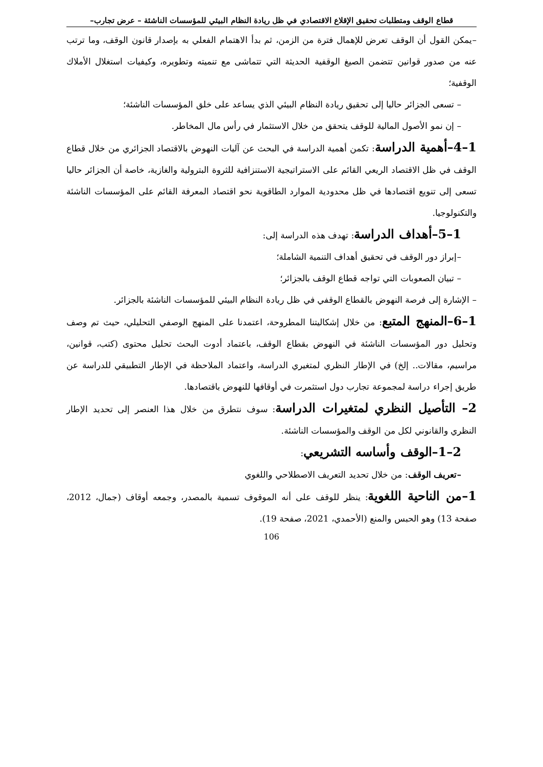قطاع الوقف ومتطلبات تحقيق الإقلاع الاقتصادي في ظل ريادة النظام البيئي للمؤسسات الناشئة – عرض تجارب–
–يمكن القول أن الوقف تعرض للإهمال فترة من الزمن، ثم بدأ الاهتمام الفعلي به بإصدار قانون الوقف، وما ترتب عنه من صدور قوانين تتضمن الصيغ الوقفية الحديثة التي تتماشى مع تنميته وتطويره، وكيفيات استغلال الأملاك الوقفية؛
– تسعى الجزائر حاليا إلى تحقيق ريادة النظام البيئي الذي يساعد على خلق المؤسسات الناشئة؛
– إن نمو الأصول المالية للوقف يتحقق من خلال الاستثمار في رأس مال المخاطر.
1–4–أهمية الدراسة: تكمن أهمية الدراسة في البحث عن آليات النهوض بالاقتصاد الجزائري من خلال قطاع الوقف في ظل الاقتصاد الريعي القائم على الاستراتيجية الاستنزافية للثروة البترولية والغازية، خاصة أن الجزائر حاليا تسعى إلى تنويع اقتصادها في ظل محدودية الموارد الطاقوية نحو اقتصاد المعرفة القائم على المؤسسات الناشئة والتكنولوجيا.
1–5–أهداف الدراسة: تهدف هذه الدراسة إلى:
–إبراز دور الوقف في تحقيق أهداف التنمية الشاملة؛
– تبيان الصعوبات التي تواجه قطاع الوقف بالجزائر؛
– الإشارة إلى فرصة النهوض بالقطاع الوقفي في ظل ريادة النظام البيئي للمؤسسات الناشئة بالجزائر.
1–6–المنهج المتبع: من خلال إشكاليتنا المطروحة، اعتمدنا على المنهج الوصفي التحليلي، حيث تم وصف وتحليل دور المؤسسات الناشئة في النهوض بقطاع الوقف، باعتماد أدوت البحث تحليل محتوى (كتب، قوانين، مراسيم، مقالات.. إلخ) في الإطار النظري لمتغيري الدراسة، واعتماد الملاحظة في الإطار التطبيقي للدراسة عن طريق إجراء دراسة لمجموعة تجارب دول استثمرت في أوقافها للنهوض باقتصادها.
2– التأصيل النظري لمتغيرات الدراسة: سوف نتطرق من خلال هذا العنصر إلى تحديد الإطار النظري والقانوني لكل من الوقف والمؤسسات الناشئة.
2–1–الوقف وأساسه التشريعي:
–تعريف الوقف: من خلال تحديد التعريف الاصطلاحي واللغوي
1–من الناحية اللغوية: ينظر للوقف على أنه الموقوف تسمية بالمصدر، وجمعه أوقاف (جمال، 2012، صفحة 13) وهو الحبس والمنع (الأحمدي، 2021، صفحة 19).
106